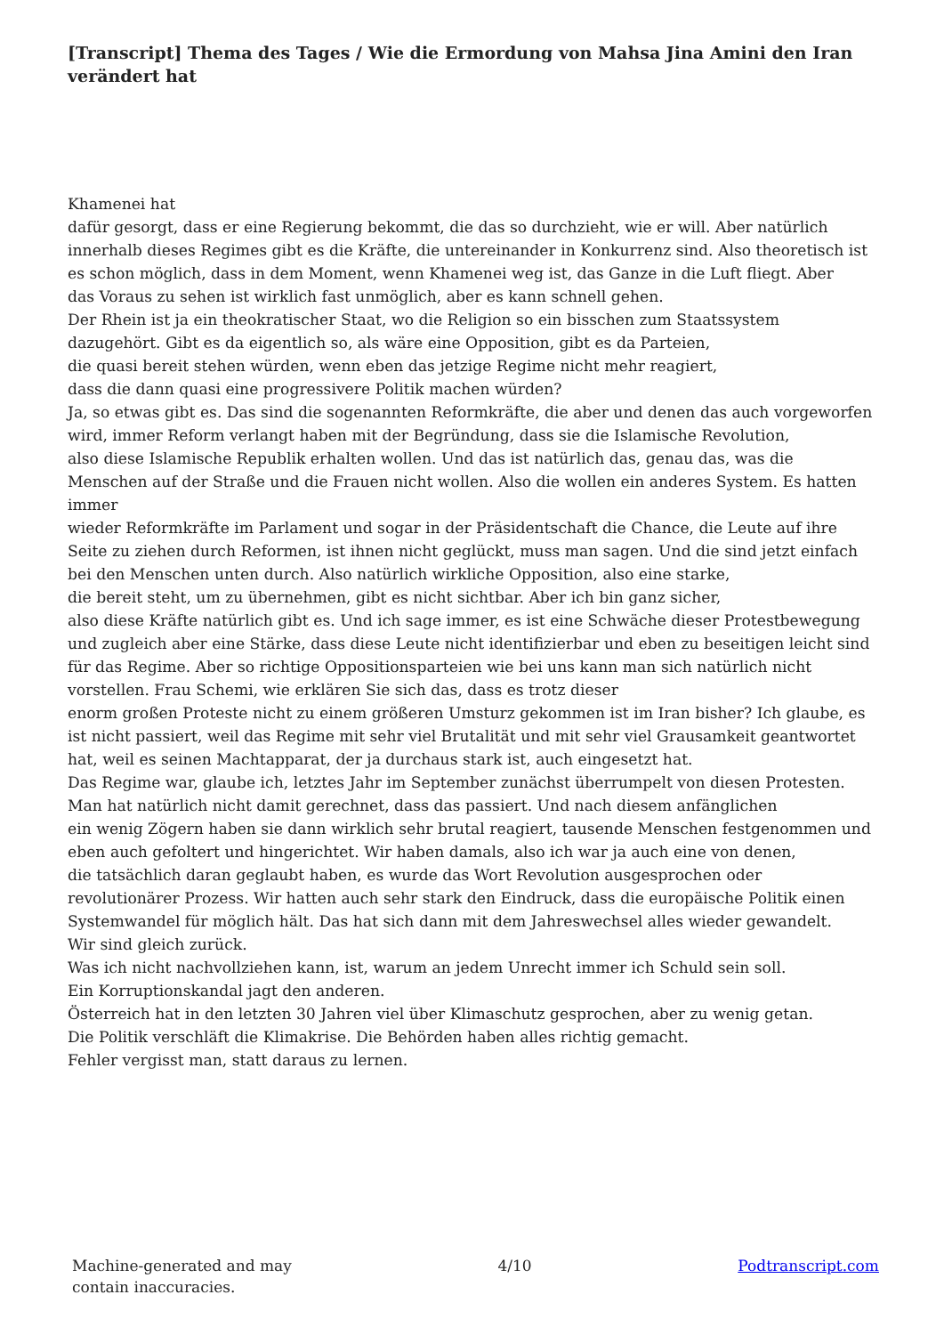[Transcript] Thema des Tages / Wie die Ermordung von Mahsa Jina Amini den Iran verändert hat
Khamenei hat
dafür gesorgt, dass er eine Regierung bekommt, die das so durchzieht, wie er will. Aber natürlich innerhalb dieses Regimes gibt es die Kräfte, die untereinander in Konkurrenz sind. Also theoretisch ist es schon möglich, dass in dem Moment, wenn Khamenei weg ist, das Ganze in die Luft fliegt. Aber
das Voraus zu sehen ist wirklich fast unmöglich, aber es kann schnell gehen.
Der Rhein ist ja ein theokratischer Staat, wo die Religion so ein bisschen zum Staatssystem dazugehört. Gibt es da eigentlich so, als wäre eine Opposition, gibt es da Parteien,
die quasi bereit stehen würden, wenn eben das jetzige Regime nicht mehr reagiert,
dass die dann quasi eine progressivere Politik machen würden?
Ja, so etwas gibt es. Das sind die sogenannten Reformkräfte, die aber und denen das auch vorgeworfen wird, immer Reform verlangt haben mit der Begründung, dass sie die Islamische Revolution,
also diese Islamische Republik erhalten wollen. Und das ist natürlich das, genau das, was die Menschen auf der Straße und die Frauen nicht wollen. Also die wollen ein anderes System. Es hatten immer
wieder Reformkräfte im Parlament und sogar in der Präsidentschaft die Chance, die Leute auf ihre Seite zu ziehen durch Reformen, ist ihnen nicht geglückt, muss man sagen. Und die sind jetzt einfach bei den Menschen unten durch. Also natürlich wirkliche Opposition, also eine starke,
die bereit steht, um zu übernehmen, gibt es nicht sichtbar. Aber ich bin ganz sicher,
also diese Kräfte natürlich gibt es. Und ich sage immer, es ist eine Schwäche dieser Protestbewegung
und zugleich aber eine Stärke, dass diese Leute nicht identifizierbar und eben zu beseitigen leicht sind für das Regime. Aber so richtige Oppositionsparteien wie bei uns kann man sich natürlich nicht vorstellen. Frau Schemi, wie erklären Sie sich das, dass es trotz dieser
enorm großen Proteste nicht zu einem größeren Umsturz gekommen ist im Iran bisher? Ich glaube, es ist nicht passiert, weil das Regime mit sehr viel Brutalität und mit sehr viel Grausamkeit geantwortet hat, weil es seinen Machtapparat, der ja durchaus stark ist, auch eingesetzt hat.
Das Regime war, glaube ich, letztes Jahr im September zunächst überrumpelt von diesen Protesten. Man hat natürlich nicht damit gerechnet, dass das passiert. Und nach diesem anfänglichen
ein wenig Zögern haben sie dann wirklich sehr brutal reagiert, tausende Menschen festgenommen und
eben auch gefoltert und hingerichtet. Wir haben damals, also ich war ja auch eine von denen,
die tatsächlich daran geglaubt haben, es wurde das Wort Revolution ausgesprochen oder revolutionärer Prozess. Wir hatten auch sehr stark den Eindruck, dass die europäische Politik einen Systemwandel für möglich hält. Das hat sich dann mit dem Jahreswechsel alles wieder gewandelt.
Wir sind gleich zurück.
Was ich nicht nachvollziehen kann, ist, warum an jedem Unrecht immer ich Schuld sein soll.
Ein Korruptionskandal jagt den anderen.
Österreich hat in den letzten 30 Jahren viel über Klimaschutz gesprochen, aber zu wenig getan.
Die Politik verschläft die Klimakrise. Die Behörden haben alles richtig gemacht.
Fehler vergisst man, statt daraus zu lernen.
Machine-generated and may
contain inaccuracies.
4/10 Podtranscript.com